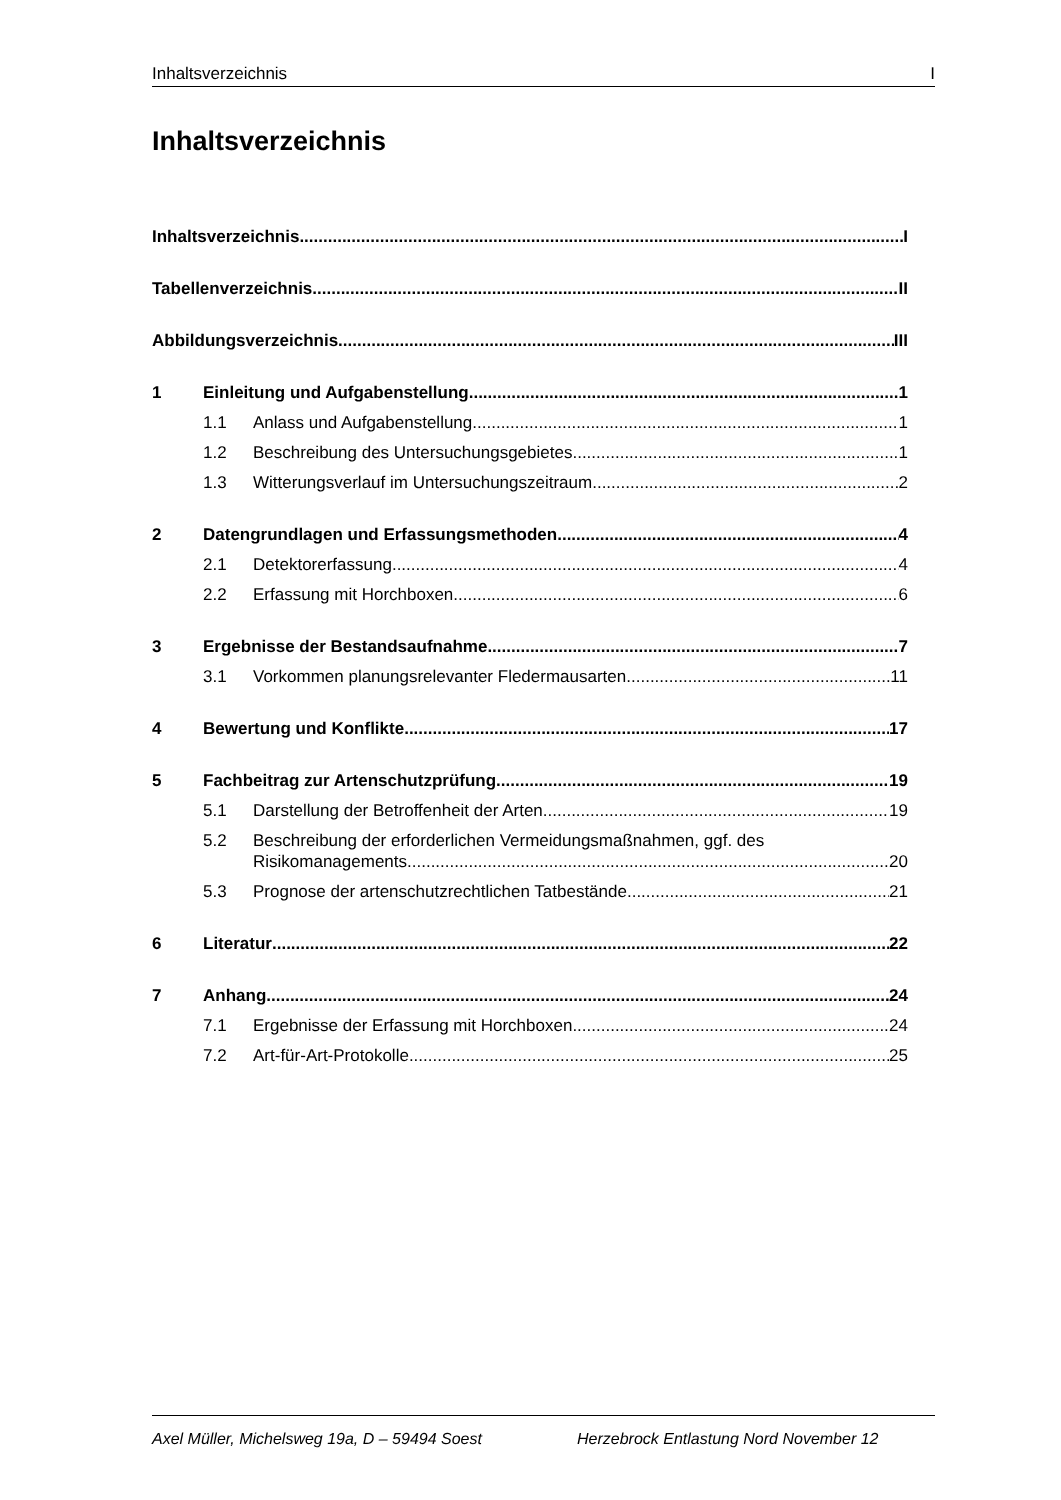Inhaltsverzeichnis I
Inhaltsverzeichnis
Inhaltsverzeichnis I
Tabellenverzeichnis II
Abbildungsverzeichnis III
1 Einleitung und Aufgabenstellung 1
1.1 Anlass und Aufgabenstellung 1
1.2 Beschreibung des Untersuchungsgebietes 1
1.3 Witterungsverlauf im Untersuchungszeitraum 2
2 Datengrundlagen und Erfassungsmethoden 4
2.1 Detektorerfassung 4
2.2 Erfassung mit Horchboxen 6
3 Ergebnisse der Bestandsaufnahme 7
3.1 Vorkommen planungsrelevanter Fledermausarten 11
4 Bewertung und Konflikte 17
5 Fachbeitrag zur Artenschutzprüfung 19
5.1 Darstellung der Betroffenheit der Arten 19
5.2 Beschreibung der erforderlichen Vermeidungsmaßnahmen, ggf. des
Risikomanagements 20
5.3 Prognose der artenschutzrechtlichen Tatbestände 21
6 Literatur 22
7 Anhang 24
7.1 Ergebnisse der Erfassung mit Horchboxen 24
7.2 Art-für-Art-Protokolle 25
Axel Müller, Michelsweg 19a, D – 59494 Soest Herzebrock Entlastung Nord November 12